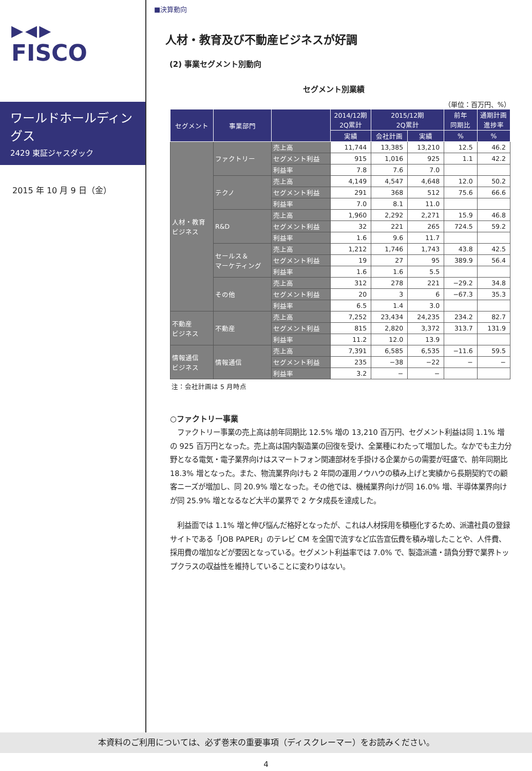▶◀▶
FISCO
ワールドホールディングス
2429 東証ジャスダック
2015 年 10 月 9 日（金）
■決算動向
人材・教育及び不動産ビジネスが好調
(2) 事業セグメント別動向
セグメント別業績
（単位：百万円、%）
| セグメント | 事業部門 | | 2014/12期 2Q累計 | 2015/12期 2Q累計 | | 前年 同期比 | 通期計画 進捗率 |
| --- | --- | --- | --- | --- | --- | --- | --- |
| | | | 実績 | 会社計画 | 実績 | % | % |
| 人材・教育 ビジネス | ファクトリー | 売上高 | 11,744 | 13,385 | 13,210 | 12.5 | 46.2 |
| | | セグメント利益 | 915 | 1,016 | 925 | 1.1 | 42.2 |
| | | 利益率 | 7.8 | 7.6 | 7.0 | | |
| | テクノ | 売上高 | 4,149 | 4,547 | 4,648 | 12.0 | 50.2 |
| | | セグメント利益 | 291 | 368 | 512 | 75.6 | 66.6 |
| | | 利益率 | 7.0 | 8.1 | 11.0 | | |
| | R&D | 売上高 | 1,960 | 2,292 | 2,271 | 15.9 | 46.8 |
| | | セグメント利益 | 32 | 221 | 265 | 724.5 | 59.2 |
| | | 利益率 | 1.6 | 9.6 | 11.7 | | |
| | セールス＆ マーケティング | 売上高 | 1,212 | 1,746 | 1,743 | 43.8 | 42.5 |
| | | セグメント利益 | 19 | 27 | 95 | 389.9 | 56.4 |
| | | 利益率 | 1.6 | 1.6 | 5.5 | | |
| | その他 | 売上高 | 312 | 278 | 221 | −29.2 | 34.8 |
| | | セグメント利益 | 20 | 3 | 6 | −67.3 | 35.3 |
| | | 利益率 | 6.5 | 1.4 | 3.0 | | |
| 不動産 ビジネス | 不動産 | 売上高 | 7,252 | 23,434 | 24,235 | 234.2 | 82.7 |
| | | セグメント利益 | 815 | 2,820 | 3,372 | 313.7 | 131.9 |
| | | 利益率 | 11.2 | 12.0 | 13.9 | | |
| 情報通信 ビジネス | 情報通信 | 売上高 | 7,391 | 6,585 | 6,535 | −11.6 | 59.5 |
| | | セグメント利益 | 235 | −38 | −22 | − | − |
| | | 利益率 | 3.2 | − | − | | |
注：会社計画は 5 月時点
○ファクトリー事業
　ファクトリー事業の売上高は前年同期比 12.5% 増の 13,210 百万円、セグメント利益は同 1.1% 増の 925 百万円となった。売上高は国内製造業の回復を受け、全業種にわたって増加した。なかでも主力分野となる電気・電子業界向けはスマートフォン関連部材を手掛ける企業からの需要が旺盛で、前年同期比 18.3% 増となった。また、物流業界向けも 2 年間の運用ノウハウの積み上げと実績から長期契約での顧客ニーズが増加し、同 20.9% 増となった。その他では、機械業界向けが同 16.0% 増、半導体業界向けが同 25.9% 増となるなど大半の業界で 2 ケタ成長を達成した。
　利益面では 1.1% 増と伸び悩んだ格好となったが、これは人材採用を積極化するため、派遣社員の登録サイトである「JOB PAPER」のテレビ CM を全国で流すなど広告宣伝費を積み増したことや、人件費、採用費の増加などが要因となっている。セグメント利益率では 7.0% で、製造派遣・請負分野で業界トップクラスの収益性を維持していることに変わりはない。
本資料のご利用については、必ず巻末の重要事項（ディスクレーマー）をお読みください。
4